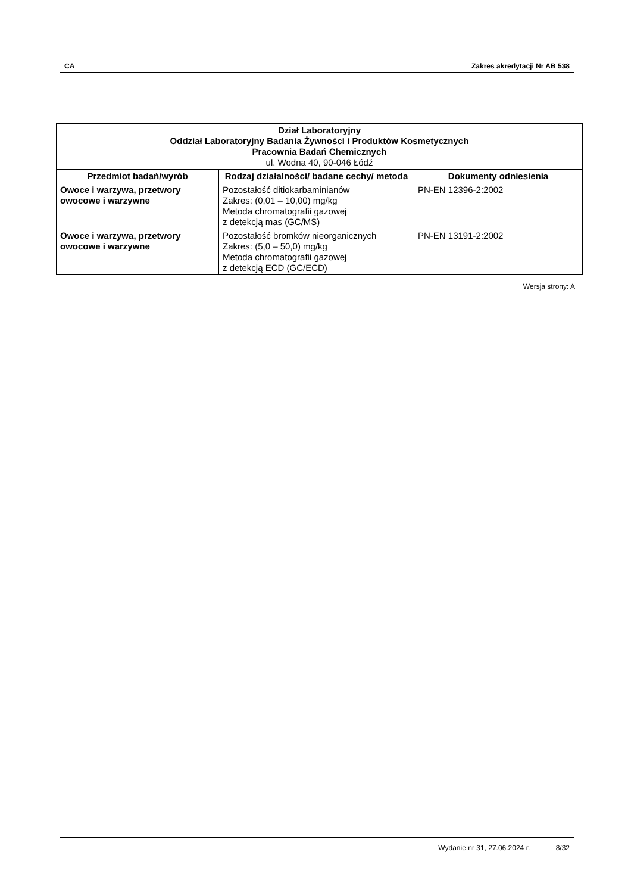CA Zakres akredytacji Nr AB 538
| Dział Laboratoryjny Oddział Laboratoryjny Badania Żywności i Produktów Kosmetycznych Pracownia Badań Chemicznych ul. Wodna 40, 90-046 Łódź | | |
| --- | --- | --- |
| Przedmiot badań/wyrób | Rodzaj działalności/ badane cechy/ metoda | Dokumenty odniesienia |
| Owoce i warzywa, przetwory owocowe i warzywne | Pozostałość ditiokarbaminianów Zakres: (0,01 – 10,00) mg/kg Metoda chromatografii gazowej z detekcją mas (GC/MS) | PN-EN 12396-2:2002 |
| Owoce i warzywa, przetwory owocowe i warzywne | Pozostałość bromków nieorganicznych Zakres: (5,0 – 50,0) mg/kg Metoda chromatografii gazowej z detekcją ECD (GC/ECD) | PN-EN 13191-2:2002 |
Wersja strony: A
Wydanie nr 31, 27.06.2024 r. 8/32